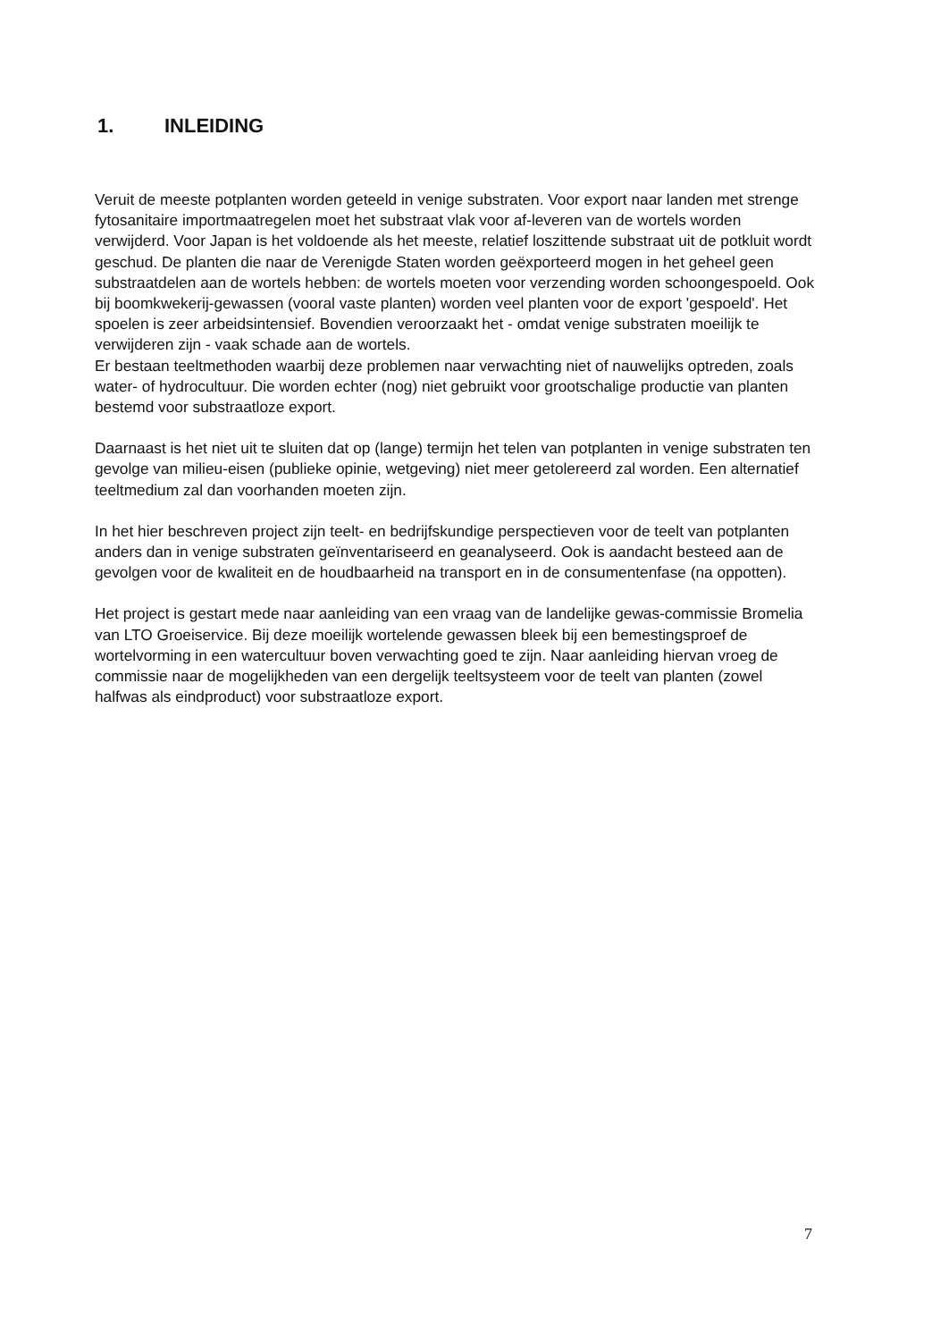1. INLEIDING
Veruit de meeste potplanten worden geteeld in venige substraten. Voor export naar landen met strenge fytosanitaire importmaatregelen moet het substraat vlak voor af-leveren van de wortels worden verwijderd. Voor Japan is het voldoende als het meeste, relatief loszittende substraat uit de potkluit wordt geschud. De planten die naar de Verenigde Staten worden geëxporteerd mogen in het geheel geen substraatdelen aan de wortels hebben: de wortels moeten voor verzending worden schoongespoeld. Ook bij boomkwekerij-gewassen (vooral vaste planten) worden veel planten voor de export 'gespoeld'. Het spoelen is zeer arbeidsintensief. Bovendien veroorzaakt het - omdat venige substraten moeilijk te verwijderen zijn - vaak schade aan de wortels.
Er bestaan teeltmethoden waarbij deze problemen naar verwachting niet of nauwelijks optreden, zoals water- of hydrocultuur. Die worden echter (nog) niet gebruikt voor grootschalige productie van planten bestemd voor substraatloze export.
Daarnaast is het niet uit te sluiten dat op (lange) termijn het telen van potplanten in venige substraten ten gevolge van milieu-eisen (publieke opinie, wetgeving) niet meer getolereerd zal worden. Een alternatief teeltmedium zal dan voorhanden moeten zijn.
In het hier beschreven project zijn teelt- en bedrijfskundige perspectieven voor de teelt van potplanten anders dan in venige substraten geïnventariseerd en geanalyseerd. Ook is aandacht besteed aan de gevolgen voor de kwaliteit en de houdbaarheid na transport en in de consumentenfase (na oppotten).
Het project is gestart mede naar aanleiding van een vraag van de landelijke gewas-commissie Bromelia van LTO Groeiservice. Bij deze moeilijk wortelende gewassen bleek bij een bemestingsproef de wortelvorming in een watercultuur boven verwachting goed te zijn. Naar aanleiding hiervan vroeg de commissie naar de mogelijkheden van een dergelijk teeltsysteem voor de teelt van planten (zowel halfwas als eindproduct) voor substraatloze export.
7